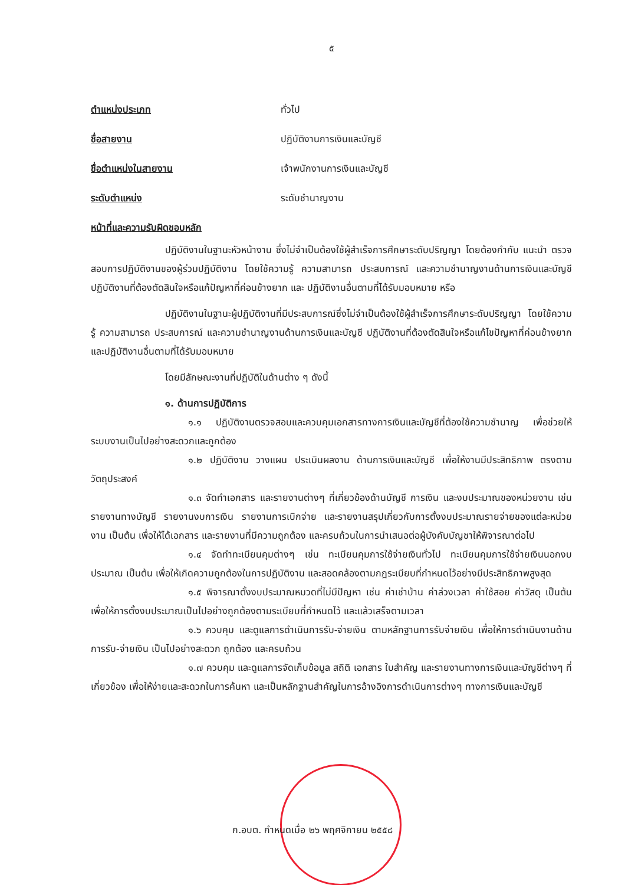๕
ตำแหน่งประเภท ทั่วไป
ชื่อสายงาน ปฏิบัติงานการเงินและบัญชี
ชื่อตำแหน่งในสายงาน เจ้าพนักงานการเงินและบัญชี
ระดับตำแหน่ง ระดับชำนาญงาน
หน้าที่และความรับผิดชอบหลัก
ปฏิบัติงานในฐานะหัวหน้างาน ซึ่งไม่จำเป็นต้องใช้ผู้สำเร็จการศึกษาระดับปริญญา โดยต้องกำกับ แนะนำ ตรวจสอบการปฏิบัติงานของผู้ร่วมปฏิบัติงาน โดยใช้ความรู้ ความสามารถ ประสบการณ์ และความชำนาญงานด้านการเงินและบัญชี ปฏิบัติงานที่ต้องตัดสินใจหรือแก้ปัญหาที่ค่อนข้างยาก และ ปฏิบัติงานอื่นตามที่ได้รับมอบหมาย หรือ
ปฏิบัติงานในฐานะผู้ปฏิบัติงานที่มีประสบการณ์ซึ่งไม่จำเป็นต้องใช้ผู้สำเร็จการศึกษาระดับปริญญา โดยใช้ความรู้ ความสามารถ ประสบการณ์ และความชำนาญงานด้านการเงินและบัญชี ปฏิบัติงานที่ต้องตัดสินใจหรือแก้ไขปัญหาที่ค่อนข้างยาก และปฏิบัติงานอื่นตามที่ได้รับมอบหมาย
โดยมีลักษณะงานที่ปฏิบัติในด้านต่าง ๆ ดังนี้
๑. ด้านการปฏิบัติการ
๑.๑ ปฏิบัติงานตรวจสอบและควบคุมเอกสารทางการเงินและบัญชีที่ต้องใช้ความชำนาญ เพื่อช่วยให้ ระบบงานเป็นไปอย่างสะดวกและถูกต้อง
๑.๒ ปฏิบัติงาน วางแผน ประเมินผลงาน ด้านการเงินและบัญชี เพื่อให้งานมีประสิทธิภาพ ตรงตามวัตถุประสงค์
๑.๓ จัดทำเอกสาร และรายงานต่างๆ ที่เกี่ยวข้องด้านบัญชี การเงิน และงบประมาณของหน่วยงาน เช่น รายงานทางบัญชี รายงานงบการเงิน รายงานการเบิกจ่าย และรายงานสรุปเกี่ยวกับการตั้งงบประมาณรายจ่ายของแต่ละหน่วยงาน เป็นต้น เพื่อให้ได้เอกสาร และรายงานที่มีความถูกต้อง และครบถ้วนในการนำเสนอต่อผู้บังคับบัญชาให้พิจารณาต่อไป
๑.๔ จัดทำทะเบียนคุมต่างๆ เช่น ทะเบียนคุมการใช้จ่ายเงินทั่วไป ทะเบียนคุมการใช้จ่ายเงินนอกงบประมาณ เป็นต้น เพื่อให้เกิดความถูกต้องในการปฏิบัติงาน และสอดคล้องตามกฎระเบียบที่กำหนดไว้อย่างมีประสิทธิภาพสูงสุด
๑.๕ พิจารณาตั้งงบประมาณหมวดที่ไม่มีปัญหา เช่น ค่าเช่าบ้าน ค่าล่วงเวลา ค่าใช้สอย ค่าวัสดุ เป็นต้น เพื่อให้การตั้งงบประมาณเป็นไปอย่างถูกต้องตามระเบียบที่กำหนดไว้ และแล้วเสร็จตามเวลา
๑.๖ ควบคุม และดูแลการดำเนินการรับ-จ่ายเงิน ตามหลักฐานการรับจ่ายเงิน เพื่อให้การดำเนินงานด้านการรับ-จ่ายเงิน เป็นไปอย่างสะดวก ถูกต้อง และครบถ้วน
๑.๗ ควบคุม และดูแลการจัดเก็บข้อมูล สถิติ เอกสาร ใบสำคัญ และรายงานทางการเงินและบัญชีต่างๆ ที่เกี่ยวข้อง เพื่อให้ง่ายและสะดวกในการค้นหา และเป็นหลักฐานสำคัญในการอ้างอิงการดำเนินการต่างๆ ทางการเงินและบัญชี
ก.อบต. กำหนดเมื่อ ๒๖ พฤศจิกายน ๒๕๕๘